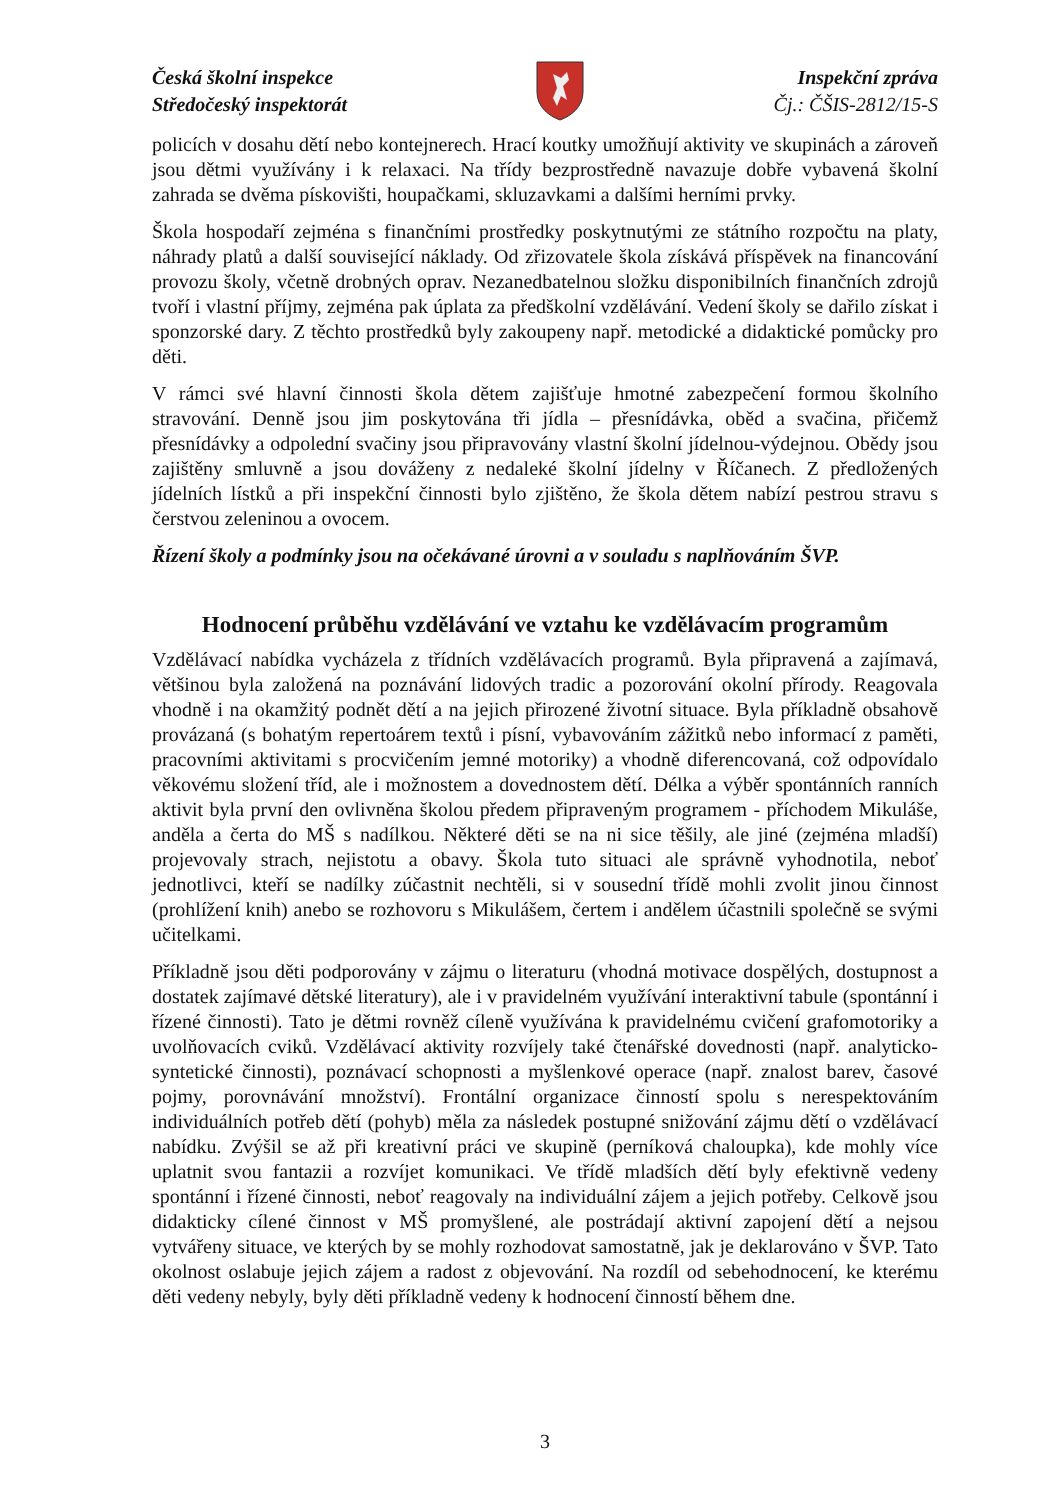Česká školní inspekce
Středočeský inspektorát
Inspekční zpráva
Čj.: ČŠIS-2812/15-S
policích v dosahu dětí nebo kontejnerech. Hrací koutky umožňují aktivity ve skupinách a zároveň jsou dětmi využívány i k relaxaci. Na třídy bezprostředně navazuje dobře vybavená školní zahrada se dvěma pískovišti, houpačkami, skluzavkami a dalšími herními prvky.
Škola hospodaří zejména s finančními prostředky poskytnutými ze státního rozpočtu na platy, náhrady platů a další související náklady. Od zřizovatele škola získává příspěvek na financování provozu školy, včetně drobných oprav. Nezanedbatelnou složku disponibilních finančních zdrojů tvoří i vlastní příjmy, zejména pak úplata za předškolní vzdělávání. Vedení školy se dařilo získat i sponzorské dary. Z těchto prostředků byly zakoupeny např. metodické a didaktické pomůcky pro děti.
V rámci své hlavní činnosti škola dětem zajišťuje hmotné zabezpečení formou školního stravování. Denně jsou jim poskytována tři jídla – přesnídávka, oběd a svačina, přičemž přesnídávky a odpolední svačiny jsou připravovány vlastní školní jídelnou-výdejnou. Obědy jsou zajištěny smluvně a jsou dováženy z nedaleké školní jídelny v Říčanech. Z předložených jídelních lístků a při inspekční činnosti bylo zjištěno, že škola dětem nabízí pestrou stravu s čerstvou zeleninou a ovocem.
Řízení školy a podmínky jsou na očekávané úrovni a v souladu s naplňováním ŠVP.
Hodnocení průběhu vzdělávání ve vztahu ke vzdělávacím programům
Vzdělávací nabídka vycházela z třídních vzdělávacích programů. Byla připravená a zajímavá, většinou byla založená na poznávání lidových tradic a pozorování okolní přírody. Reagovala vhodně i na okamžitý podnět dětí a na jejich přirozené životní situace. Byla příkladně obsahově provázaná (s bohatým repertoárem textů i písní, vybavováním zážitků nebo informací z paměti, pracovními aktivitami s procvičením jemné motoriky) a vhodně diferencovaná, což odpovídalo věkovému složení tříd, ale i možnostem a dovednostem dětí. Délka a výběr spontánních ranních aktivit byla první den ovlivněna školou předem připraveným programem - příchodem Mikuláše, anděla a čerta do MŠ s nadílkou. Některé děti se na ni sice těšily, ale jiné (zejména mladší) projevovaly strach, nejistotu a obavy. Škola tuto situaci ale správně vyhodnotila, neboť jednotlivci, kteří se nadílky zúčastnit nechtěli, si v sousední třídě mohli zvolit jinou činnost (prohlížení knih) anebo se rozhovoru s Mikulášem, čertem i andělem účastnili společně se svými učitelkami.
Příkladně jsou děti podporovány v zájmu o literaturu (vhodná motivace dospělých, dostupnost a dostatek zajímavé dětské literatury), ale i v pravidelném využívání interaktivní tabule (spontánní i řízené činnosti). Tato je dětmi rovněž cíleně využívána k pravidelnému cvičení grafomotoriky a uvolňovacích cviků. Vzdělávací aktivity rozvíjely také čtenářské dovednosti (např. analyticko-syntetické činnosti), poznávací schopnosti a myšlenkové operace (např. znalost barev, časové pojmy, porovnávání množství). Frontální organizace činností spolu s nerespektováním individuálních potřeb dětí (pohyb) měla za následek postupné snižování zájmu dětí o vzdělávací nabídku. Zvýšil se až při kreativní práci ve skupině (perníková chaloupka), kde mohly více uplatnit svou fantazii a rozvíjet komunikaci. Ve třídě mladších dětí byly efektivně vedeny spontánní i řízené činnosti, neboť reagovaly na individuální zájem a jejich potřeby. Celkově jsou didakticky cílené činnost v MŠ promyšlené, ale postrádají aktivní zapojení dětí a nejsou vytvářeny situace, ve kterých by se mohly rozhodovat samostatně, jak je deklarováno v ŠVP. Tato okolnost oslabuje jejich zájem a radost z objevování. Na rozdíl od sebehodnocení, ke kterému děti vedeny nebyly, byly děti příkladně vedeny k hodnocení činností během dne.
3